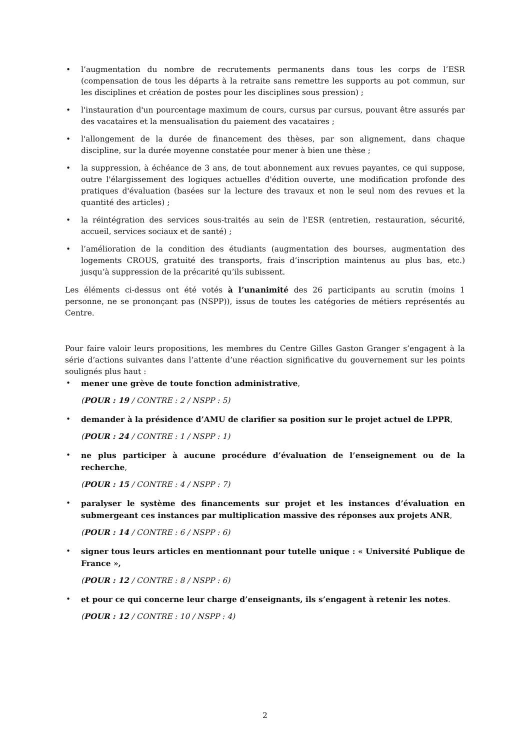• l’augmentation du nombre de recrutements permanents dans tous les corps de l’ESR (compensation de tous les départs à la retraite sans remettre les supports au pot commun, sur les disciplines et création de postes pour les disciplines sous pression) ;
• l'instauration d'un pourcentage maximum de cours, cursus par cursus, pouvant être assurés par des vacataires et la mensualisation du paiement des vacataires ;
• l'allongement de la durée de financement des thèses, par son alignement, dans chaque discipline, sur la durée moyenne constatée pour mener à bien une thèse ;
• la suppression, à échéance de 3 ans, de tout abonnement aux revues payantes, ce qui suppose, outre l'élargissement des logiques actuelles d'édition ouverte, une modification profonde des pratiques d'évaluation (basées sur la lecture des travaux et non le seul nom des revues et la quantité des articles) ;
• la réintégration des services sous-traités au sein de l'ESR (entretien, restauration, sécurité, accueil, services sociaux et de santé) ;
• l’amélioration de la condition des étudiants (augmentation des bourses, augmentation des logements CROUS, gratuité des transports, frais d’inscription maintenus au plus bas, etc.) jusqu’à suppression de la précarité qu’ils subissent.
Les éléments ci-dessus ont été votés à l’unanimité des 26 participants au scrutin (moins 1 personne, ne se prononçant pas (NSPP)), issus de toutes les catégories de métiers représentés au Centre.
Pour faire valoir leurs propositions, les membres du Centre Gilles Gaston Granger s’engagent à la série d’actions suivantes dans l’attente d’une réaction significative du gouvernement sur les points soulignés plus haut :
• mener une grève de toute fonction administrative,
(POUR : 19 / CONTRE : 2 / NSPP : 5)
• demander à la présidence d’AMU de clarifier sa position sur le projet actuel de LPPR,
(POUR : 24 / CONTRE : 1 / NSPP : 1)
• ne plus participer à aucune procédure d’évaluation de l’enseignement ou de la recherche,
(POUR : 15 / CONTRE : 4 / NSPP : 7)
• paralyser le système des financements sur projet et les instances d’évaluation en submergeant ces instances par multiplication massive des réponses aux projets ANR,
(POUR : 14 / CONTRE : 6 / NSPP : 6)
• signer tous leurs articles en mentionnant pour tutelle unique : « Université Publique de France »,
(POUR : 12 / CONTRE : 8 / NSPP : 6)
• et pour ce qui concerne leur charge d’enseignants, ils s’engagent à retenir les notes.
(POUR : 12 / CONTRE : 10 / NSPP : 4)
2